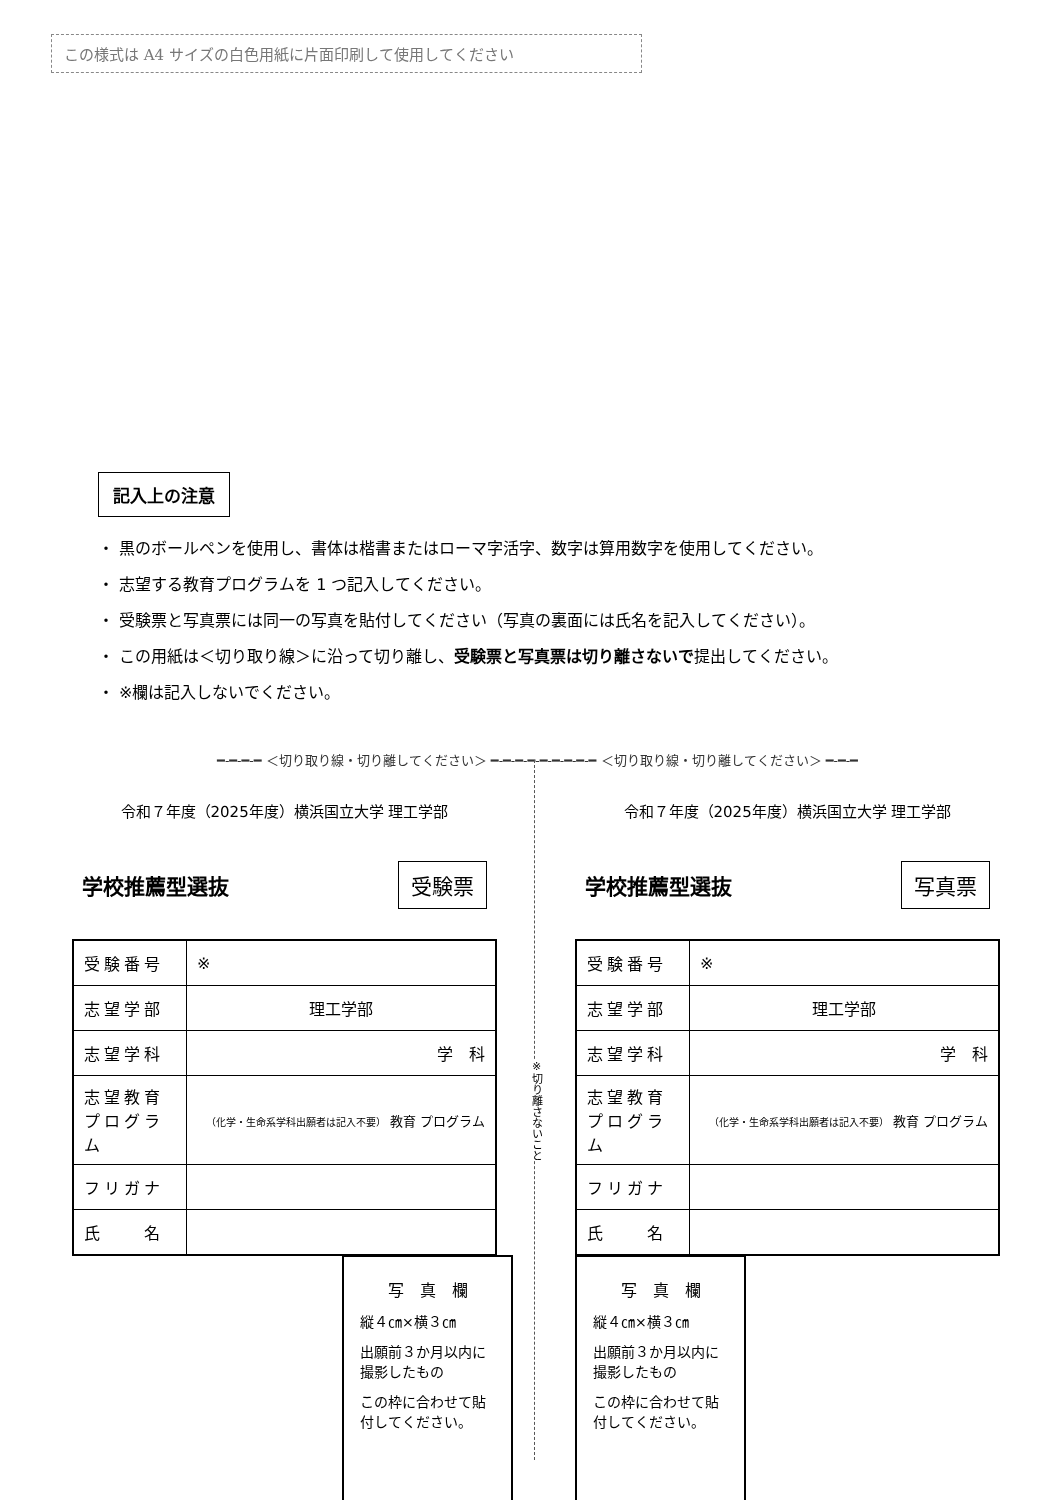この様式は A4 サイズの白色用紙に片面印刷して使用してください
記入上の注意
・ 黒のボールペンを使用し、書体は楷書またはローマ字活字、数字は算用数字を使用してください。
・ 志望する教育プログラムを 1 つ記入してください。
・ 受験票と写真票には同一の写真を貼付してください（写真の裏面には氏名を記入してください）。
・ この用紙は＜切り取り線＞に沿って切り離し、受験票と写真票は切り離さないで提出してください。
・ ※欄は記入しないでください。
━-━-━-━ ＜切り取り線・切り離してください＞ ━-━-━-━-━-━-━-━-━ ＜切り取り線・切り離してください＞ ━-━-━
※切り離さないこと
令和７年度（2025年度）横浜国立大学 理工学部
学校推薦型選抜 受験票
| 受験番号 | ※ |
| 志望学部 | 理工学部 |
| 志望学科 | 学 科 |
| 志望教育 プログラム | （化学・生命系学科出願者は記入不要） 教育 プログラム |
| フリガナ | |
| 氏 名 | |
写　真　欄
縦４㎝×横３㎝
出願前３か月以内に撮影したもの
この枠に合わせて貼付してください。
令和７年度（2025年度）横浜国立大学 理工学部
学校推薦型選抜 写真票
| 受験番号 | ※ |
| 志望学部 | 理工学部 |
| 志望学科 | 学 科 |
| 志望教育 プログラム | （化学・生命系学科出願者は記入不要） 教育 プログラム |
| フリガナ | |
| 氏 名 | |
写　真　欄
縦４㎝×横３㎝
出願前３か月以内に撮影したもの
この枠に合わせて貼付してください。